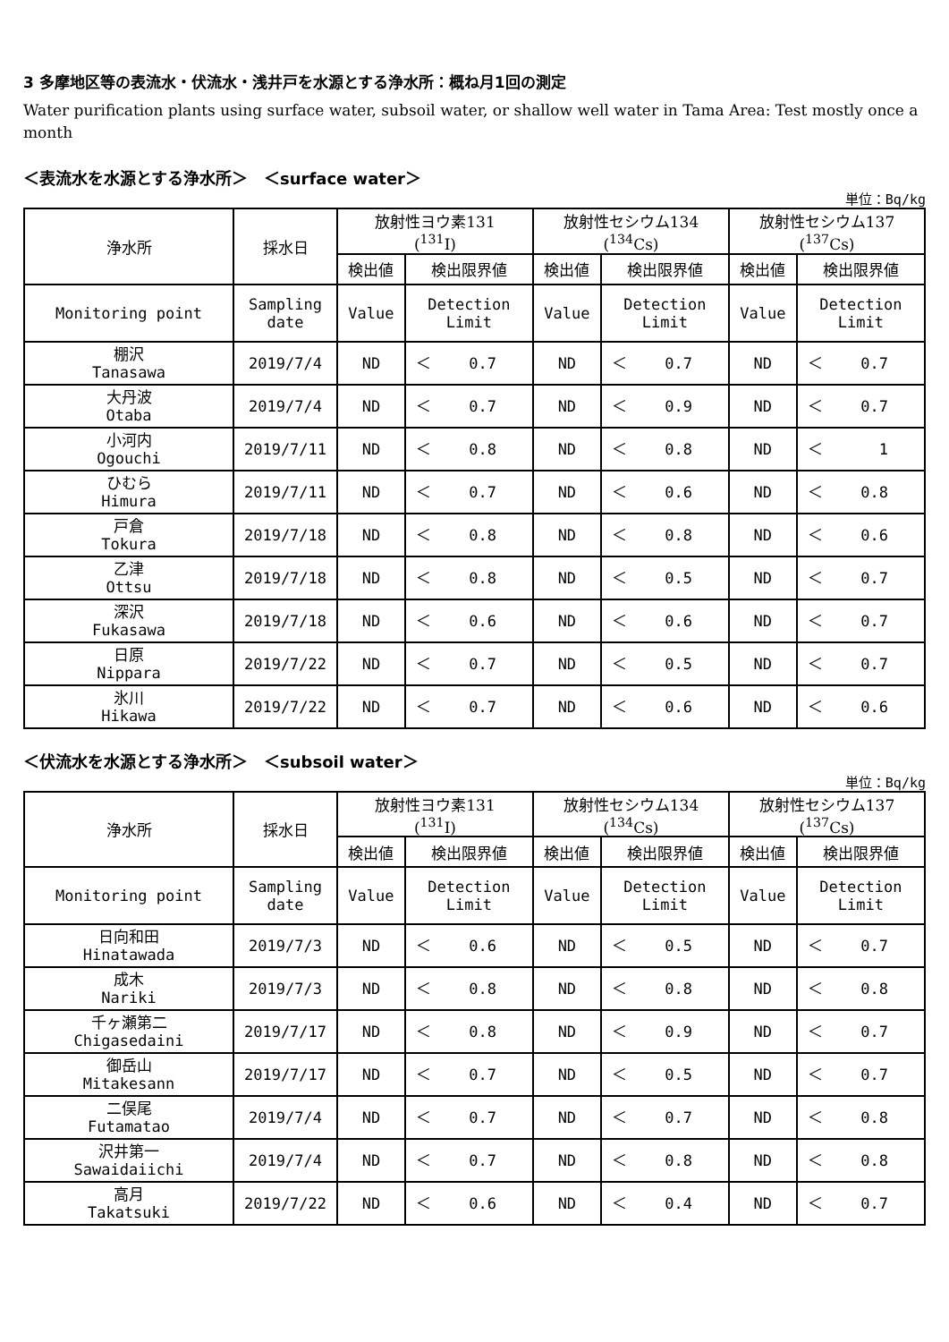3 多摩地区等の表流水・伏流水・浅井戸を水源とする浄水所：概ね月1回の測定
Water purification plants using surface water, subsoil water, or shallow well water in Tama Area: Test mostly once a month
＜表流水を水源とする浄水所＞　＜surface water＞
単位：Bq/kg
| 浄水所 | 採水日 | 放射性ヨウ素131 (<sup>131</sup>I) | | | 放射性セシウム134 (<sup>134</sup>Cs) | | | 放射性セシウム137 (<sup>137</sup>Cs) | | |
| --- | --- | --- | --- | --- | --- | --- | --- | --- | --- | --- |
| | | 検出値 | 検出限界値 | | 検出値 | 検出限界値 | | 検出値 | 検出限界値 | |
| Monitoring point | Sampling date | Value | Detection Limit | | Value | Detection Limit | | Value | Detection Limit | |
| 棚沢 Tanasawa | 2019/7/4 | ND | ＜ | 0.7 | ND | ＜ | 0.7 | ND | ＜ | 0.7 |
| 大丹波 Otaba | 2019/7/4 | ND | ＜ | 0.7 | ND | ＜ | 0.9 | ND | ＜ | 0.7 |
| 小河内 Ogouchi | 2019/7/11 | ND | ＜ | 0.8 | ND | ＜ | 0.8 | ND | ＜ | 1 |
| ひむら Himura | 2019/7/11 | ND | ＜ | 0.7 | ND | ＜ | 0.6 | ND | ＜ | 0.8 |
| 戸倉 Tokura | 2019/7/18 | ND | ＜ | 0.8 | ND | ＜ | 0.8 | ND | ＜ | 0.6 |
| 乙津 Ottsu | 2019/7/18 | ND | ＜ | 0.8 | ND | ＜ | 0.5 | ND | ＜ | 0.7 |
| 深沢 Fukasawa | 2019/7/18 | ND | ＜ | 0.6 | ND | ＜ | 0.6 | ND | ＜ | 0.7 |
| 日原 Nippara | 2019/7/22 | ND | ＜ | 0.7 | ND | ＜ | 0.5 | ND | ＜ | 0.7 |
| 氷川 Hikawa | 2019/7/22 | ND | ＜ | 0.7 | ND | ＜ | 0.6 | ND | ＜ | 0.6 |
＜伏流水を水源とする浄水所＞　＜subsoil water＞
単位：Bq/kg
| 浄水所 | 採水日 | 放射性ヨウ素131 (<sup>131</sup>I) | | | 放射性セシウム134 (<sup>134</sup>Cs) | | | 放射性セシウム137 (<sup>137</sup>Cs) | | |
| --- | --- | --- | --- | --- | --- | --- | --- | --- | --- | --- |
| | | 検出値 | 検出限界値 | | 検出値 | 検出限界値 | | 検出値 | 検出限界値 | |
| Monitoring point | Sampling date | Value | Detection Limit | | Value | Detection Limit | | Value | Detection Limit | |
| 日向和田 Hinatawada | 2019/7/3 | ND | ＜ | 0.6 | ND | ＜ | 0.5 | ND | ＜ | 0.7 |
| 成木 Nariki | 2019/7/3 | ND | ＜ | 0.8 | ND | ＜ | 0.8 | ND | ＜ | 0.8 |
| 千ヶ瀬第二 Chigasedaini | 2019/7/17 | ND | ＜ | 0.8 | ND | ＜ | 0.9 | ND | ＜ | 0.7 |
| 御岳山 Mitakesann | 2019/7/17 | ND | ＜ | 0.7 | ND | ＜ | 0.5 | ND | ＜ | 0.7 |
| 二俣尾 Futamatao | 2019/7/4 | ND | ＜ | 0.7 | ND | ＜ | 0.7 | ND | ＜ | 0.8 |
| 沢井第一 Sawaidaiichi | 2019/7/4 | ND | ＜ | 0.7 | ND | ＜ | 0.8 | ND | ＜ | 0.8 |
| 高月 Takatsuki | 2019/7/22 | ND | ＜ | 0.6 | ND | ＜ | 0.4 | ND | ＜ | 0.7 |